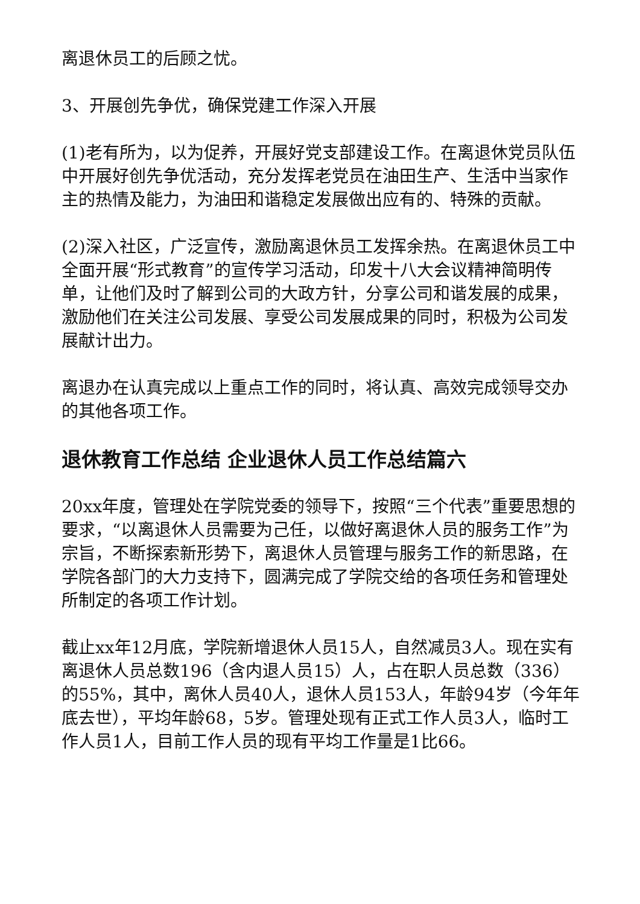离退休员工的后顾之忧。
3、开展创先争优，确保党建工作深入开展
(1)老有所为，以为促养，开展好党支部建设工作。在离退休党员队伍中开展好创先争优活动，充分发挥老党员在油田生产、生活中当家作主的热情及能力，为油田和谐稳定发展做出应有的、特殊的贡献。
(2)深入社区，广泛宣传，激励离退休员工发挥余热。在离退休员工中全面开展“形式教育”的宣传学习活动，印发十八大会议精神简明传单，让他们及时了解到公司的大政方针，分享公司和谐发展的成果，激励他们在关注公司发展、享受公司发展成果的同时，积极为公司发展献计出力。
离退办在认真完成以上重点工作的同时，将认真、高效完成领导交办的其他各项工作。
退休教育工作总结 企业退休人员工作总结篇六
20xx年度，管理处在学院党委的领导下，按照“三个代表”重要思想的要求，“以离退休人员需要为己任，以做好离退休人员的服务工作”为宗旨，不断探索新形势下，离退休人员管理与服务工作的新思路，在学院各部门的大力支持下，圆满完成了学院交给的各项任务和管理处所制定的各项工作计划。
截止xx年12月底，学院新增退休人员15人，自然减员3人。现在实有离退休人员总数196（含内退人员15）人，占在职人员总数（336）的55%，其中，离休人员40人，退休人员153人，年龄94岁（今年年底去世），平均年龄68，5岁。管理处现有正式工作人员3人，临时工作人员1人，目前工作人员的现有平均工作量是1比66。